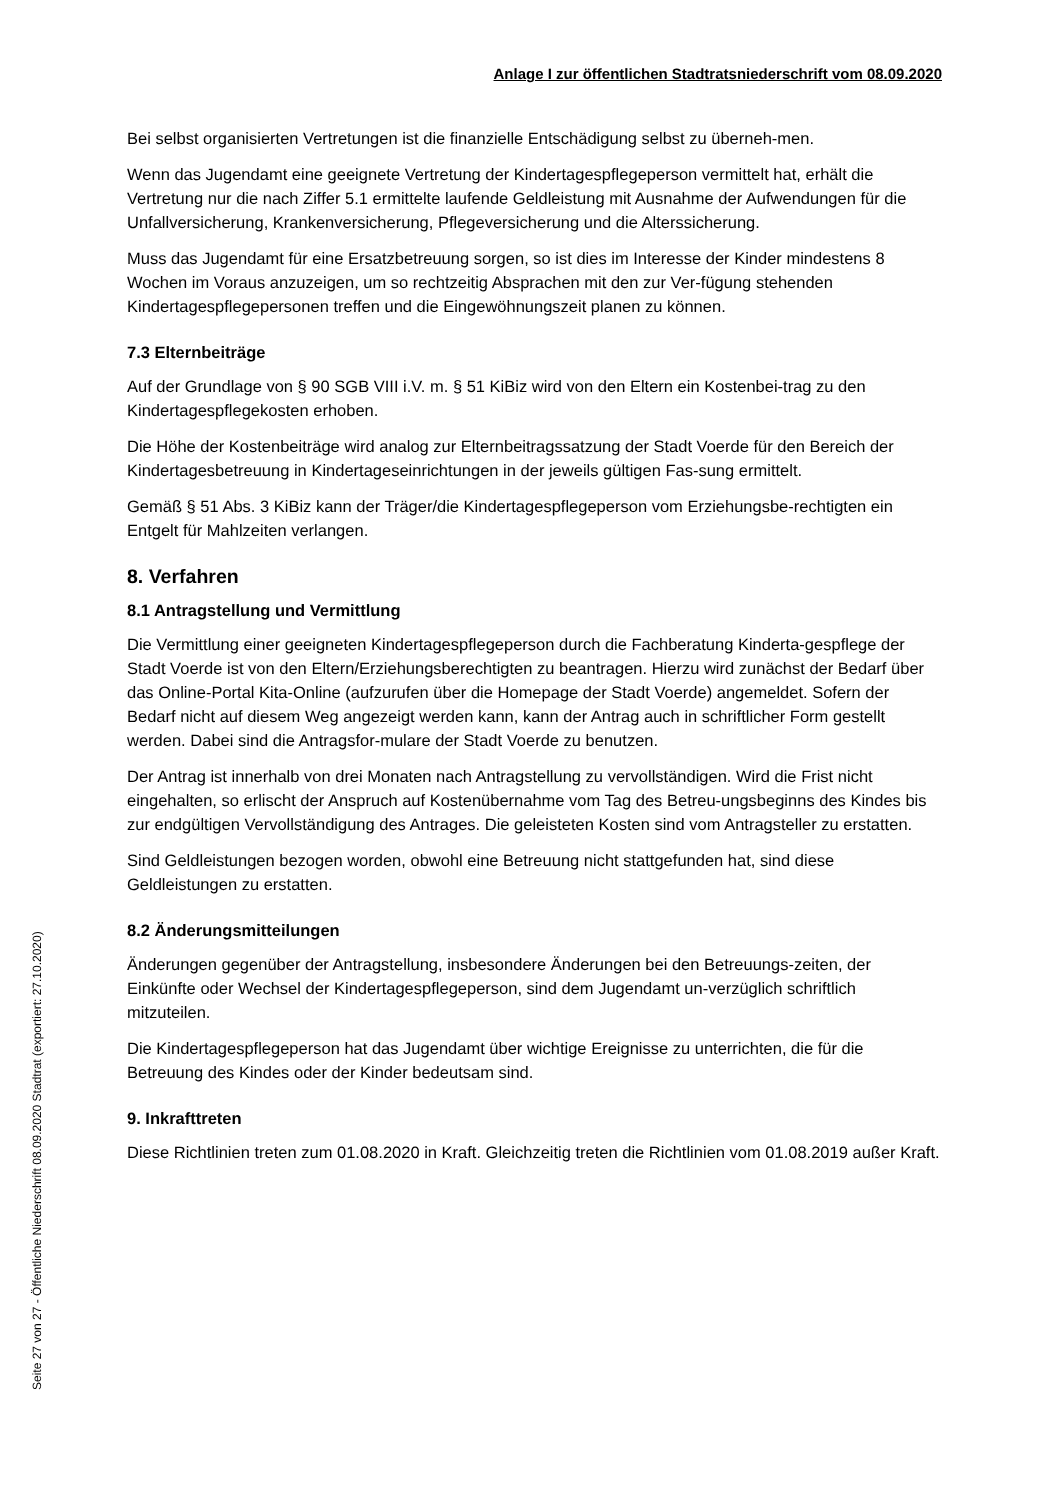Anlage I zur öffentlichen Stadtratsniederschrift vom 08.09.2020
Bei selbst organisierten Vertretungen ist die finanzielle Entschädigung selbst zu überneh-men.
Wenn das Jugendamt eine geeignete Vertretung der Kindertagespflegeperson vermittelt hat, erhält die Vertretung nur die nach Ziffer 5.1 ermittelte laufende Geldleistung mit Ausnahme der Aufwendungen für die Unfallversicherung, Krankenversicherung, Pflegeversicherung und die Alterssicherung.
Muss das Jugendamt für eine Ersatzbetreuung sorgen, so ist dies im Interesse der Kinder mindestens 8 Wochen im Voraus anzuzeigen, um so rechtzeitig Absprachen mit den zur Ver-fügung stehenden Kindertagespflegepersonen treffen und die Eingewöhnungszeit planen zu können.
7.3 Elternbeiträge
Auf der Grundlage von § 90 SGB VIII i.V. m. § 51 KiBiz wird von den Eltern ein Kostenbei-trag zu den Kindertagespflegekosten erhoben.
Die Höhe der Kostenbeiträge wird analog zur Elternbeitragssatzung der Stadt Voerde für den Bereich der Kindertagesbetreuung in Kindertageseinrichtungen in der jeweils gültigen Fas-sung ermittelt.
Gemäß § 51 Abs. 3 KiBiz kann der Träger/die Kindertagespflegeperson vom Erziehungsbe-rechtigten ein Entgelt für Mahlzeiten verlangen.
8. Verfahren
8.1 Antragstellung und Vermittlung
Die Vermittlung einer geeigneten Kindertagespflegeperson durch die Fachberatung Kinderta-gespflege der Stadt Voerde ist von den Eltern/Erziehungsberechtigten zu beantragen. Hierzu wird zunächst der Bedarf über das Online-Portal Kita-Online (aufzurufen über die Homepage der Stadt Voerde) angemeldet. Sofern der Bedarf nicht auf diesem Weg angezeigt werden kann, kann der Antrag auch in schriftlicher Form gestellt werden. Dabei sind die Antragsfor-mulare der Stadt Voerde zu benutzen.
Der Antrag ist innerhalb von drei Monaten nach Antragstellung zu vervollständigen. Wird die Frist nicht eingehalten, so erlischt der Anspruch auf Kostenübernahme vom Tag des Betreu-ungsbeginns des Kindes bis zur endgültigen Vervollständigung des Antrages. Die geleisteten Kosten sind vom Antragsteller zu erstatten.
Sind Geldleistungen bezogen worden, obwohl eine Betreuung nicht stattgefunden hat, sind diese Geldleistungen zu erstatten.
8.2 Änderungsmitteilungen
Änderungen gegenüber der Antragstellung, insbesondere Änderungen bei den Betreuungs-zeiten, der Einkünfte oder Wechsel der Kindertagespflegeperson, sind dem Jugendamt un-verzüglich schriftlich mitzuteilen.
Die Kindertagespflegeperson hat das Jugendamt über wichtige Ereignisse zu unterrichten, die für die Betreuung des Kindes oder der Kinder bedeutsam sind.
9. Inkrafttreten
Diese Richtlinien treten zum 01.08.2020 in Kraft. Gleichzeitig treten die Richtlinien vom 01.08.2019 außer Kraft.
Seite 27 von 27 - Öffentliche Niederschrift 08.09.2020 Stadtrat (exportiert: 27.10.2020)